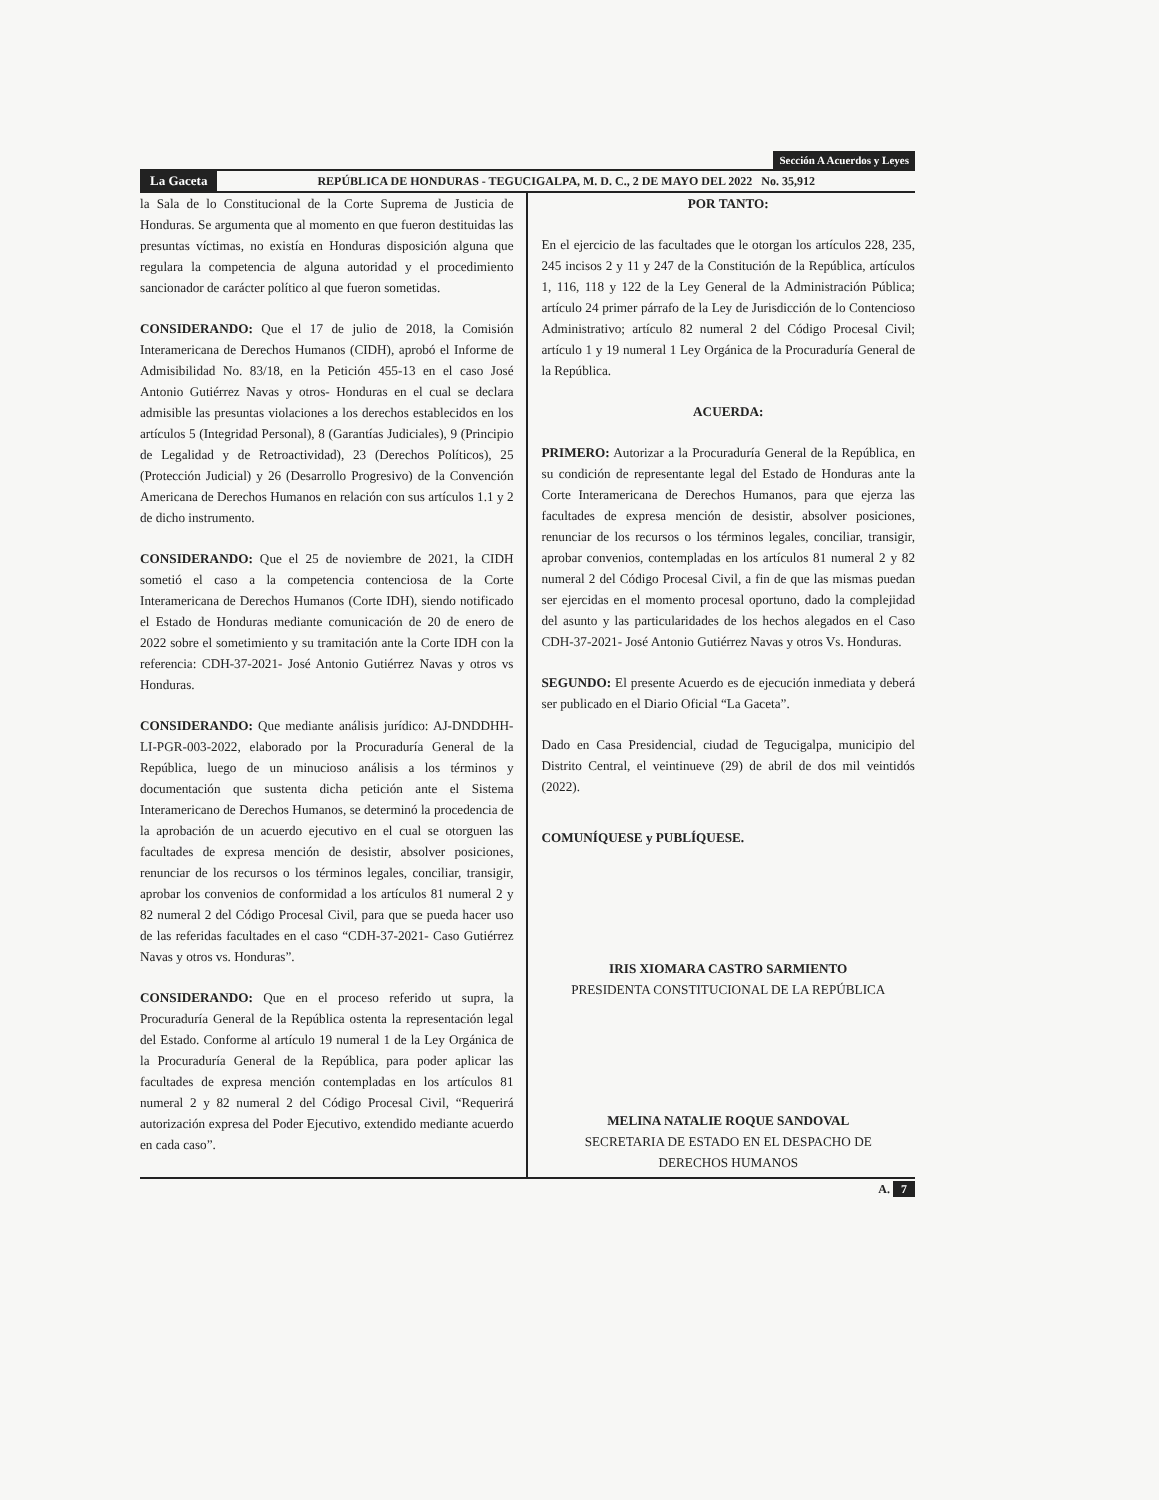Sección A Acuerdos y Leyes
La Gaceta REPÚBLICA DE HONDURAS - TEGUCIGALPA, M. D. C., 2 DE MAYO DEL 2022 No. 35,912
la Sala de lo Constitucional de la Corte Suprema de Justicia de Honduras. Se argumenta que al momento en que fueron destituidas las presuntas víctimas, no existía en Honduras disposición alguna que regulara la competencia de alguna autoridad y el procedimiento sancionador de carácter político al que fueron sometidas.
CONSIDERANDO: Que el 17 de julio de 2018, la Comisión Interamericana de Derechos Humanos (CIDH), aprobó el Informe de Admisibilidad No. 83/18, en la Petición 455-13 en el caso José Antonio Gutiérrez Navas y otros- Honduras en el cual se declara admisible las presuntas violaciones a los derechos establecidos en los artículos 5 (Integridad Personal), 8 (Garantías Judiciales), 9 (Principio de Legalidad y de Retroactividad), 23 (Derechos Políticos), 25 (Protección Judicial) y 26 (Desarrollo Progresivo) de la Convención Americana de Derechos Humanos en relación con sus artículos 1.1 y 2 de dicho instrumento.
CONSIDERANDO: Que el 25 de noviembre de 2021, la CIDH sometió el caso a la competencia contenciosa de la Corte Interamericana de Derechos Humanos (Corte IDH), siendo notificado el Estado de Honduras mediante comunicación de 20 de enero de 2022 sobre el sometimiento y su tramitación ante la Corte IDH con la referencia: CDH-37-2021- José Antonio Gutiérrez Navas y otros vs Honduras.
CONSIDERANDO: Que mediante análisis jurídico: AJ-DNDDHH-LI-PGR-003-2022, elaborado por la Procuraduría General de la República, luego de un minucioso análisis a los términos y documentación que sustenta dicha petición ante el Sistema Interamericano de Derechos Humanos, se determinó la procedencia de la aprobación de un acuerdo ejecutivo en el cual se otorguen las facultades de expresa mención de desistir, absolver posiciones, renunciar de los recursos o los términos legales, conciliar, transigir, aprobar los convenios de conformidad a los artículos 81 numeral 2 y 82 numeral 2 del Código Procesal Civil, para que se pueda hacer uso de las referidas facultades en el caso “CDH-37-2021- Caso Gutiérrez Navas y otros vs. Honduras”.
CONSIDERANDO: Que en el proceso referido ut supra, la Procuraduría General de la República ostenta la representación legal del Estado. Conforme al artículo 19 numeral 1 de la Ley Orgánica de la Procuraduría General de la República, para poder aplicar las facultades de expresa mención contempladas en los artículos 81 numeral 2 y 82 numeral 2 del Código Procesal Civil, “Requerirá autorización expresa del Poder Ejecutivo, extendido mediante acuerdo en cada caso”.
POR TANTO:
En el ejercicio de las facultades que le otorgan los artículos 228, 235, 245 incisos 2 y 11 y 247 de la Constitución de la República, artículos 1, 116, 118 y 122 de la Ley General de la Administración Pública; artículo 24 primer párrafo de la Ley de Jurisdicción de lo Contencioso Administrativo; artículo 82 numeral 2 del Código Procesal Civil; artículo 1 y 19 numeral 1 Ley Orgánica de la Procuraduría General de la República.
ACUERDA:
PRIMERO: Autorizar a la Procuraduría General de la República, en su condición de representante legal del Estado de Honduras ante la Corte Interamericana de Derechos Humanos, para que ejerza las facultades de expresa mención de desistir, absolver posiciones, renunciar de los recursos o los términos legales, conciliar, transigir, aprobar convenios, contempladas en los artículos 81 numeral 2 y 82 numeral 2 del Código Procesal Civil, a fin de que las mismas puedan ser ejercidas en el momento procesal oportuno, dado la complejidad del asunto y las particularidades de los hechos alegados en el Caso CDH-37-2021- José Antonio Gutiérrez Navas y otros Vs. Honduras.
SEGUNDO: El presente Acuerdo es de ejecución inmediata y deberá ser publicado en el Diario Oficial “La Gaceta”.
Dado en Casa Presidencial, ciudad de Tegucigalpa, municipio del Distrito Central, el veintinueve (29) de abril de dos mil veintidós (2022).
COMUNÍQUESE y PUBLÍQUESE.
IRIS XIOMARA CASTRO SARMIENTO
PRESIDENTA CONSTITUCIONAL DE LA REPÚBLICA
MELINA NATALIE ROQUE SANDOVAL
SECRETARIA DE ESTADO EN EL DESPACHO DE
DERECHOS HUMANOS
A. 7